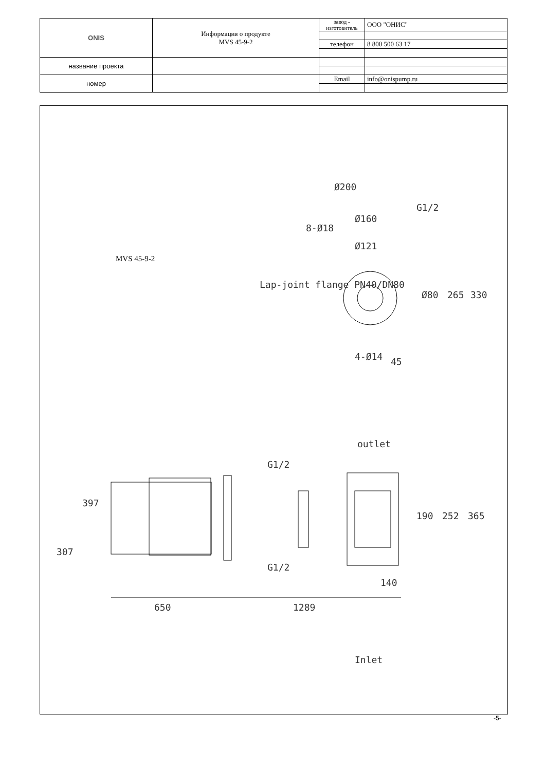| ONIS | Информация о продукте MVS 45-9-2 | завод - изготовитель | ООО "ОНИС" |
| | | телефон | 8 800 500 63 17 |
| название проекта | | | |
| номер | | Email | info@onispump.ru |
MVS 45-9-2
Ø200
Ø160
Ø121
Lap-joint flange PN40/DN80
8-Ø18
G1/2
Ø80
265
330
45
4-Ø14
outlet
G1/2
G1/2
397
307
190
252
365
140
650
1289
Inlet
-5-